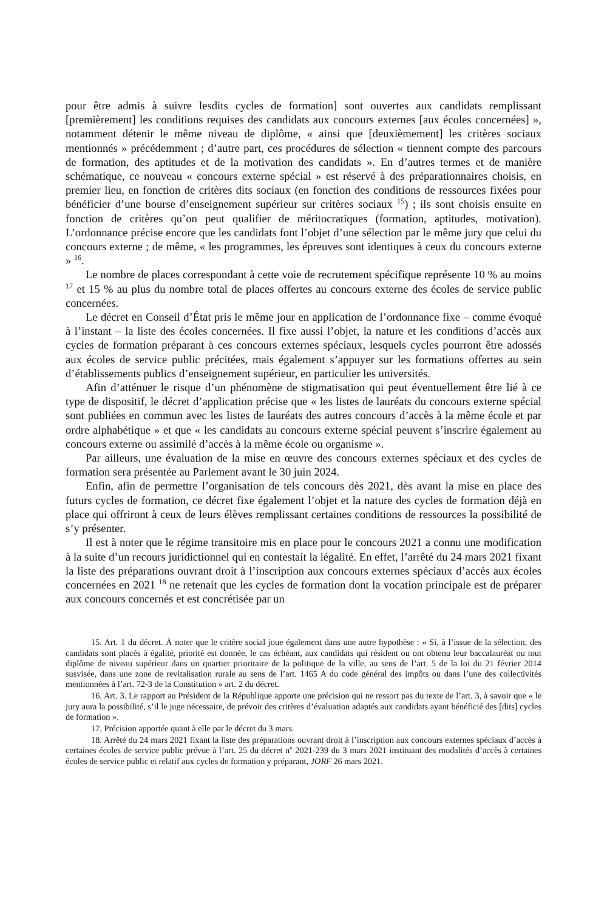pour être admis à suivre lesdits cycles de formation] sont ouvertes aux candidats remplissant [premièrement] les conditions requises des candidats aux concours externes [aux écoles concernées] », notamment détenir le même niveau de diplôme, « ainsi que [deuxièmement] les critères sociaux mentionnés » précédemment ; d’autre part, ces procédures de sélection « tiennent compte des parcours de formation, des aptitudes et de la motivation des candidats ». En d’autres termes et de manière schématique, ce nouveau « concours externe spécial » est réservé à des préparationnaires choisis, en premier lieu, en fonction de critères dits sociaux (en fonction des conditions de ressources fixées pour bénéficier d’une bourse d’enseignement supérieur sur critères sociaux <sup>15</sup>) ; ils sont choisis ensuite en fonction de critères qu’on peut qualifier de méritocratiques (formation, aptitudes, motivation). L’ordonnance précise encore que les candidats font l’objet d’une sélection par le même jury que celui du concours externe ; de même, « les programmes, les épreuves sont identiques à ceux du concours externe » <sup>16</sup>.
Le nombre de places correspondant à cette voie de recrutement spécifique représente 10 % au moins <sup>17</sup> et 15 % au plus du nombre total de places offertes au concours externe des écoles de service public concernées.
Le décret en Conseil d’État pris le même jour en application de l’ordonnance fixe – comme évoqué à l’instant – la liste des écoles concernées. Il fixe aussi l’objet, la nature et les conditions d’accès aux cycles de formation préparant à ces concours externes spéciaux, lesquels cycles pourront être adossés aux écoles de service public précitées, mais également s’appuyer sur les formations offertes au sein d’établissements publics d’enseignement supé­rieur, en particulier les universités.
Afin d’atténuer le risque d’un phénomène de stigmatisation qui peut éventuellement être lié à ce type de dispositif, le décret d’application précise que « les listes de lauréats du concours externe spécial sont publiées en commun avec les listes de lauréats des autres concours d’accès à la même école et par ordre alphabétique » et que « les candidats au concours externe spécial peuvent s’inscrire également au concours externe ou assimilé d’accès à la même école ou organisme ».
Par ailleurs, une évaluation de la mise en œuvre des concours externes spéciaux et des cycles de formation sera présentée au Parlement avant le 30 juin 2024.
Enfin, afin de permettre l’organisation de tels concours dès 2021, dès avant la mise en place des futurs cycles de formation, ce décret fixe également l’objet et la nature des cycles de formation déjà en place qui offriront à ceux de leurs élèves remplissant certaines conditions de ressources la possibilité de s’y présenter.
Il est à noter que le régime transitoire mis en place pour le concours 2021 a connu une modification à la suite d’un recours juridictionnel qui en contestait la légalité. En effet, l’arrêté du 24 mars 2021 fixant la liste des préparations ouvrant droit à l’inscription aux concours externes spéciaux d’accès aux écoles concernées en 2021 <sup>18</sup> ne retenait que les cycles de formation dont la vocation principale est de préparer aux concours concernés et est concrétisée par un
15. Art. 1 du décret. À noter que le critère social joue également dans une autre hypothèse : « Si, à l’issue de la sélection, des candidats sont placés à égalité, priorité est donnée, le cas échéant, aux candidats qui résident ou ont obtenu leur baccalauréat ou tout diplôme de niveau supérieur dans un quartier prioritaire de la politique de la ville, au sens de l’art. 5 de la loi du 21 février 2014 susvisée, dans une zone de revitalisation rurale au sens de l’art. 1465 A du code général des impôts ou dans l’une des collectivités mentionnées à l’art. 72-3 de la Constitution » art. 2 du décret.
16. Art. 3. Le rapport au Président de la République apporte une précision qui ne ressort pas du texte de l’art. 3, à savoir que « le jury aura la possibilité, s’il le juge nécessaire, de prévoir des critères d’évaluation adaptés aux candidats ayant bénéficié des [dits] cycles de formation ».
17. Précision apportée quant à elle par le décret du 3 mars.
18. Arrêté du 24 mars 2021 fixant la liste des préparations ouvrant droit à l’inscription aux concours externes spéciaux d’accès à certaines écoles de service public prévue à l’art. 25 du décret n<sup>o</sup> 2021-239 du 3 mars 2021 instituant des modalités d’accès à certaines écoles de service public et relatif aux cycles de formation y préparant, JORF 26 mars 2021.